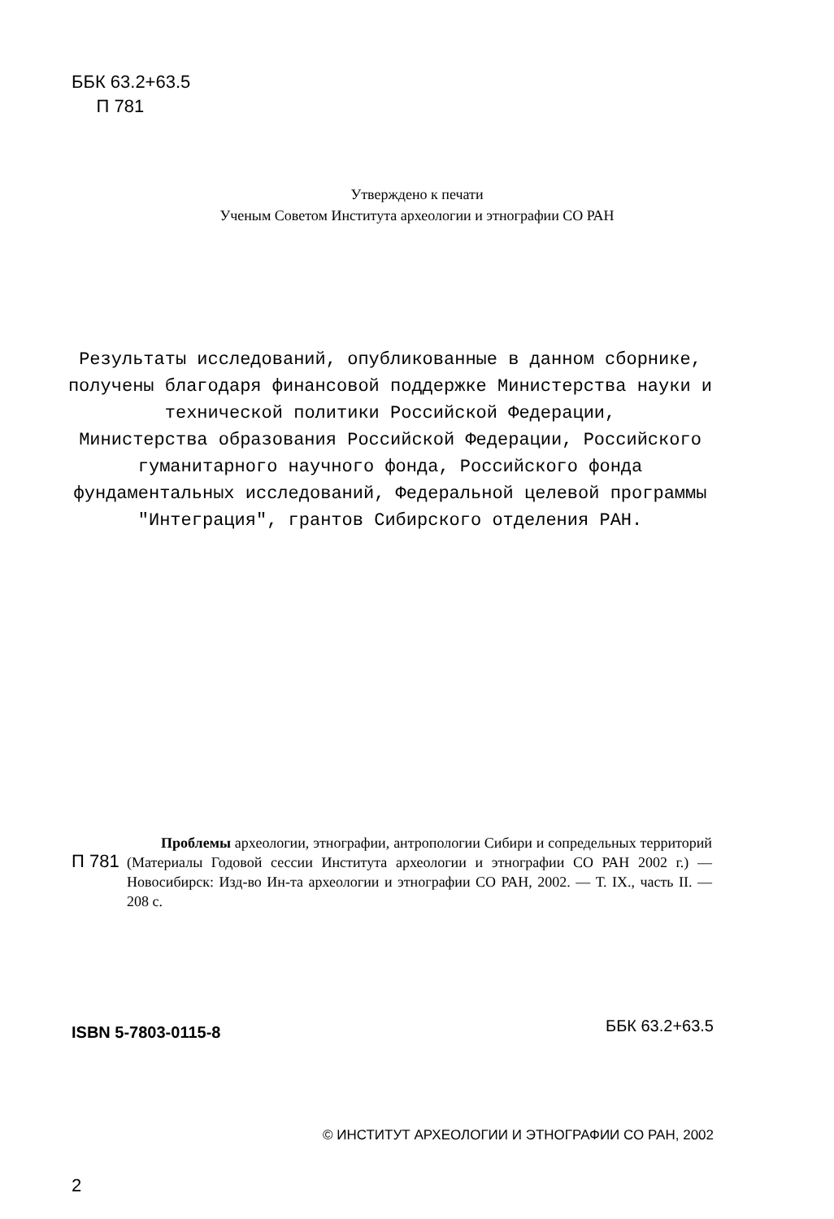ББК 63.2+63.5
П 781
Утверждено к печати
Ученым Советом Института археологии и этнографии СО РАН
Результаты исследований, опубликованные в данном сборнике, получены благодаря финансовой поддержке Министерства науки и технической политики Российской Федерации,
Министерства образования Российской Федерации, Российского гуманитарного научного фонда, Российского фонда фундаментальных исследований, Федеральной целевой программы "Интеграция", грантов Сибирского отделения РАН.
П 781
Проблемы археологии, этнографии, антропологии Сибири и сопредельных территорий (Материалы Годовой сессии Института археологии и этнографии СО РАН 2002 г.) — Новосибирск: Изд-во Ин-та археологии и этнографии СО РАН, 2002. — Т. IX., часть II. — 208 с.
ISBN 5-7803-0115-8 ББК 63.2+63.5
© ИНСТИТУТ АРХЕОЛОГИИ И ЭТНОГРАФИИ СО РАН, 2002
2